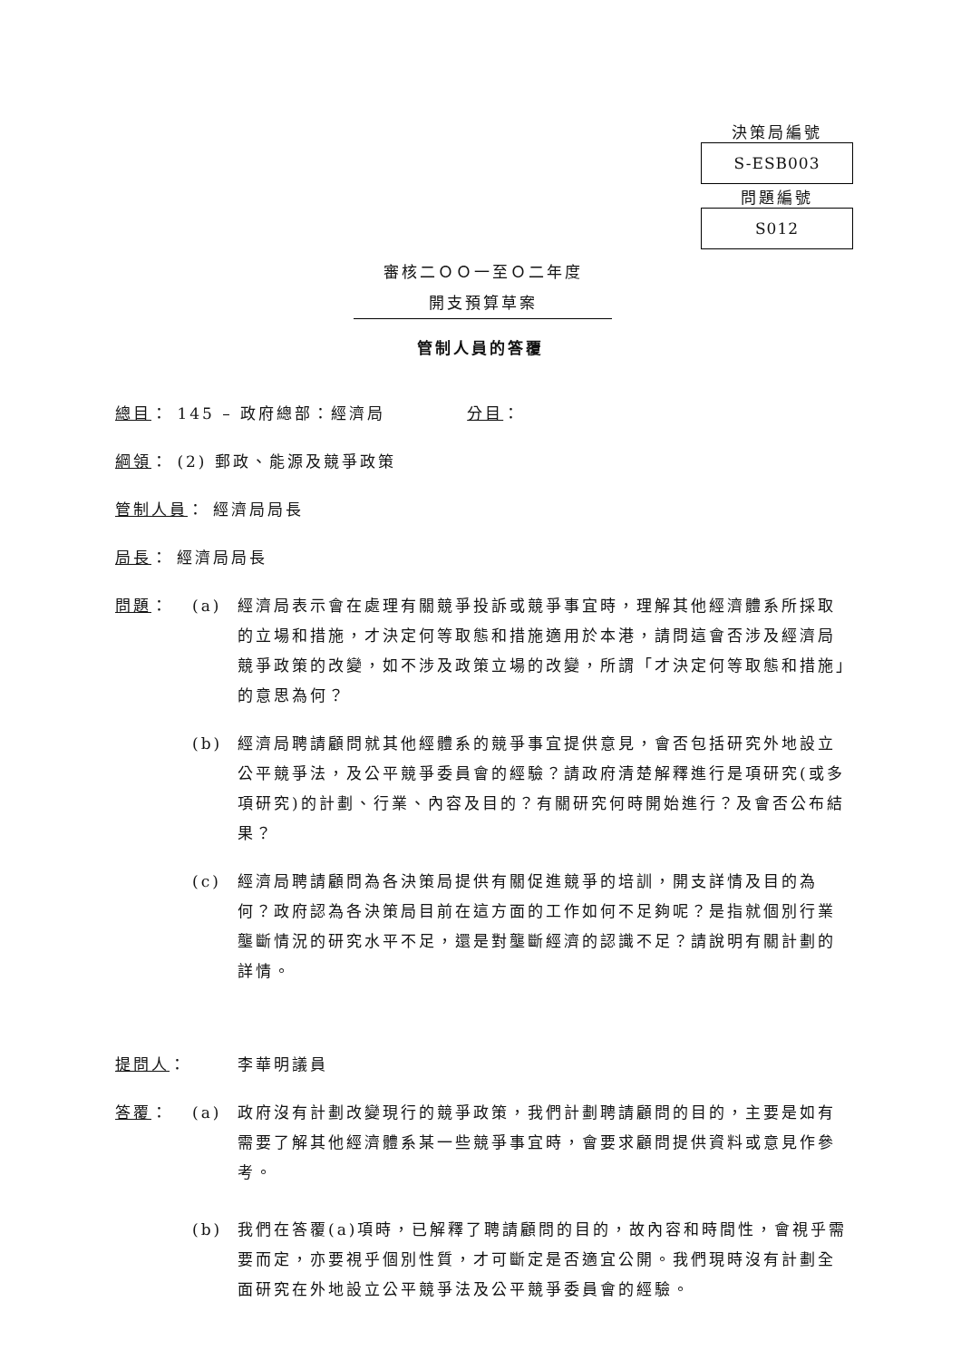決策局編號
S-ESB003
問題編號
S012
審核二ＯＯ一至Ｏ二年度
開支預算草案
管制人員的答覆
總目： 145 – 政府總部：經濟局 分目：
綱領 ： (2) 郵政、能源及競爭政策
管制人員 ： 經濟局局長
局長 ： 經濟局局長
問題： (a) 經濟局表示會在處理有關競爭投訴或競爭事宜時，理解其他經濟體系所採取的立場和措施，才決定何等取態和措施適用於本港，請問這會否涉及經濟局競爭政策的改變，如不涉及政策立場的改變，所謂「才決定何等取態和措施」的意思為何？
(b) 經濟局聘請顧問就其他經體系的競爭事宜提供意見，會否包括研究外地設立公平競爭法，及公平競爭委員會的經驗？請政府清楚解釋進行是項研究(或多項研究)的計劃、行業、內容及目的？有關研究何時開始進行？及會否公布結果？
(c) 經濟局聘請顧問為各決策局提供有關促進競爭的培訓，開支詳情及目的為何？政府認為各決策局目前在這方面的工作如何不足夠呢？是指就個別行業壟斷情況的研究水平不足，還是對壟斷經濟的認識不足？請說明有關計劃的詳情。
提問人： 李華明議員
答覆： (a) 政府沒有計劃改變現行的競爭政策，我們計劃聘請顧問的目的，主要是如有需要了解其他經濟體系某一些競爭事宜時，會要求顧問提供資料或意見作參考。
(b) 我們在答覆(a)項時，已解釋了聘請顧問的目的，故內容和時間性，會視乎需要而定，亦要視乎個別性質，才可斷定是否適宜公開。我們現時沒有計劃全面研究在外地設立公平競爭法及公平競爭委員會的經驗。